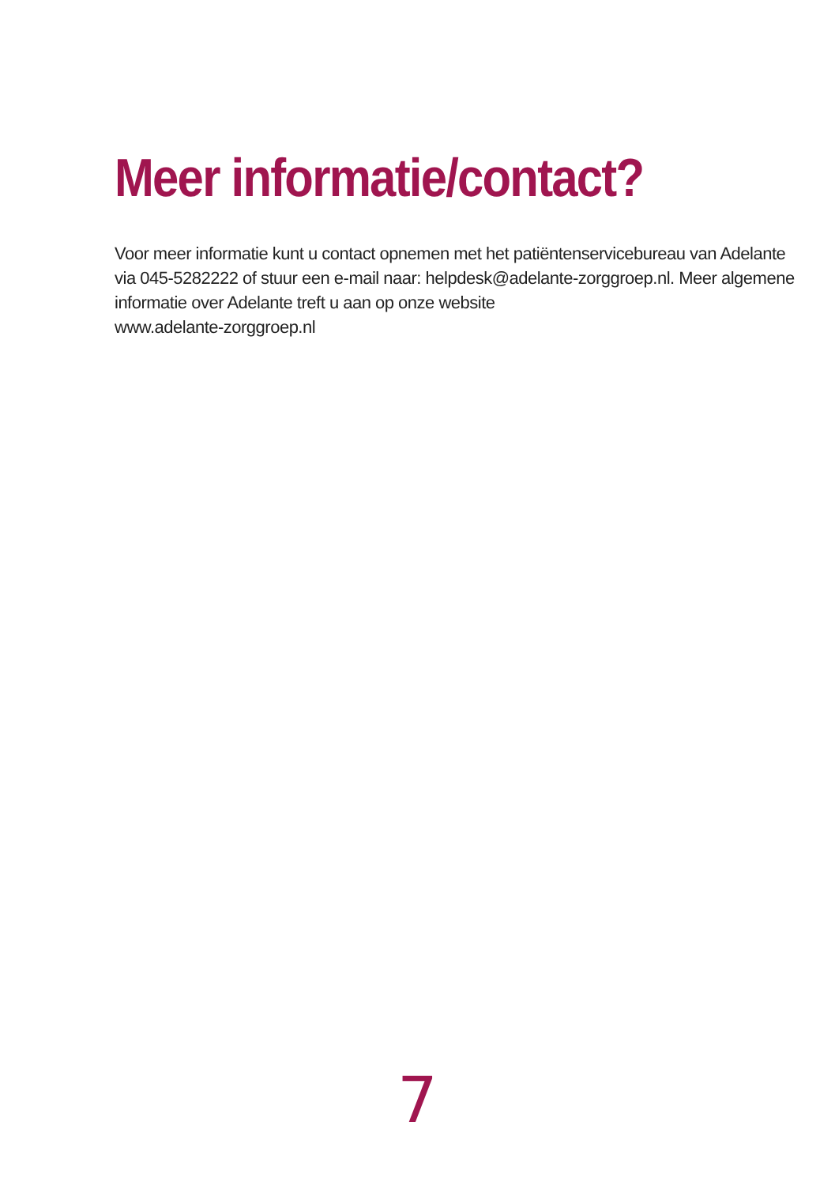Meer informatie/contact?
Voor meer informatie kunt u contact opnemen met het patiëntenservicebureau van Adelante via 045-5282222 of stuur een e-mail naar: helpdesk@adelante-zorggroep.nl. Meer algemene informatie over Adelante treft u aan op onze website
www.adelante-zorggroep.nl
7